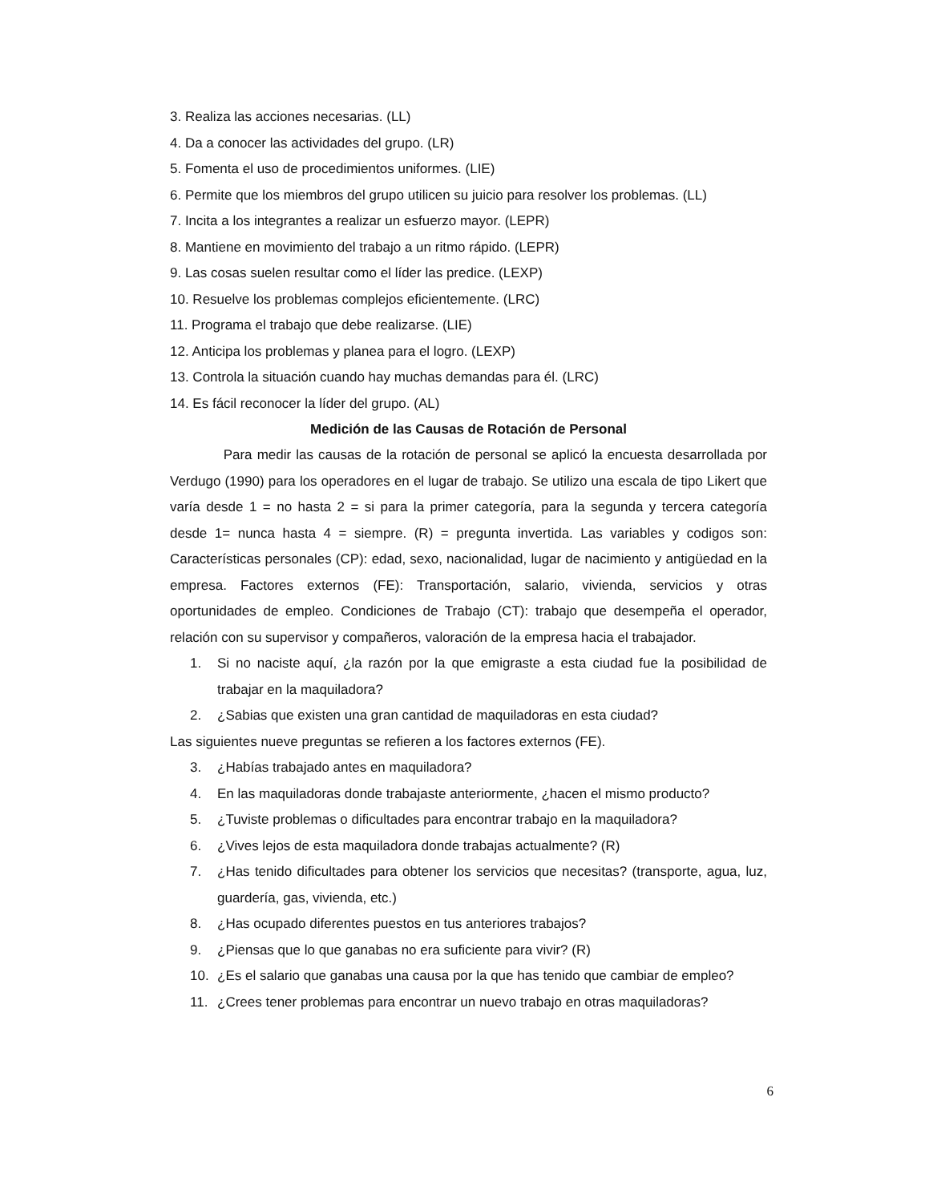3. Realiza las acciones necesarias. (LL)
4. Da a conocer las actividades del grupo. (LR)
5. Fomenta el uso de procedimientos uniformes. (LIE)
6. Permite que los miembros del grupo utilicen su juicio para resolver los problemas. (LL)
7. Incita a los integrantes a realizar un esfuerzo mayor. (LEPR)
8. Mantiene en movimiento del trabajo a un ritmo rápido. (LEPR)
9. Las cosas suelen resultar como el líder las predice. (LEXP)
10. Resuelve los problemas complejos eficientemente. (LRC)
11. Programa el trabajo que debe realizarse. (LIE)
12. Anticipa los problemas y planea para el logro. (LEXP)
13. Controla la situación cuando hay muchas demandas para él. (LRC)
14. Es fácil reconocer la líder del grupo. (AL)
Medición de las Causas de Rotación de Personal
Para medir las causas de la rotación de personal se aplicó la encuesta desarrollada por Verdugo (1990) para los operadores en el lugar de trabajo. Se utilizo una escala de tipo Likert que varía desde 1 = no hasta 2 = si para la primer categoría, para la segunda y tercera categoría desde 1= nunca hasta 4 = siempre. (R) = pregunta invertida. Las variables y codigos son: Características personales (CP): edad, sexo, nacionalidad, lugar de nacimiento y antigüedad en la empresa. Factores externos (FE): Transportación, salario, vivienda, servicios y otras oportunidades de empleo. Condiciones de Trabajo (CT): trabajo que desempeña el operador, relación con su supervisor y compañeros, valoración de la empresa hacia el trabajador.
1. Si no naciste aquí, ¿la razón por la que emigraste a esta ciudad fue la posibilidad de trabajar en la maquiladora?
2. ¿Sabias que existen una gran cantidad de maquiladoras en esta ciudad?
Las siguientes nueve preguntas se refieren a los factores externos (FE).
3. ¿Habías trabajado antes en maquiladora?
4. En las maquiladoras donde trabajaste anteriormente, ¿hacen el mismo producto?
5. ¿Tuviste problemas o dificultades para encontrar trabajo en la maquiladora?
6. ¿Vives lejos de esta maquiladora donde trabajas actualmente? (R)
7. ¿Has tenido dificultades para obtener los servicios que necesitas? (transporte, agua, luz, guardería, gas, vivienda, etc.)
8. ¿Has ocupado diferentes puestos en tus anteriores trabajos?
9. ¿Piensas que lo que ganabas no era suficiente para vivir? (R)
10. ¿Es el salario que ganabas una causa por la que has tenido que cambiar de empleo?
11. ¿Crees tener problemas para encontrar un nuevo trabajo en otras maquiladoras?
6